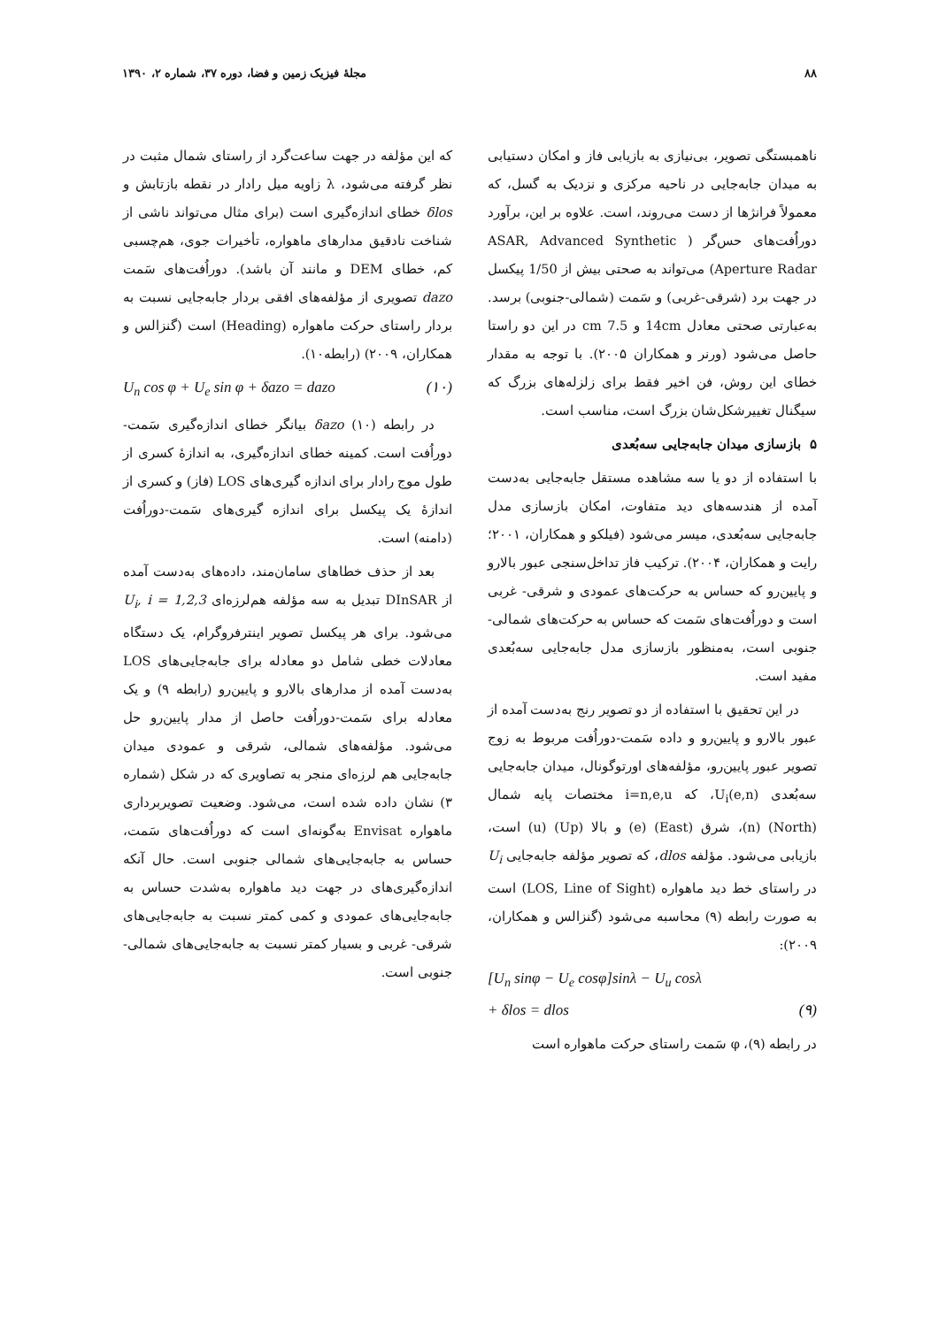۸۸ مجلهٔ فیزیک زمین و فضا، دوره ۳۷، شماره ۲، ۱۳۹۰
ناهمبستگی تصویر، بی‌نیازی به بازیابی فاز و امکان دستیابی به میدان جابه‌جایی در ناحیه مرکزی و نزدیک به گسل، که معمولاً فرانژها از دست می‌روند، است. علاوه بر این، برآورد دوراُفت‌های حس‌گر ( ASAR, Advanced Synthetic Aperture Radar) می‌تواند به صحتی بیش از 1/50 پیکسل در جهت برد (شرقی-غربی) و سَمت (شمالی-جنوبی) برسد. به‌عبارتی صحتی معادل 14cm و 7.5 cm در این دو راستا حاصل می‌شود (ورنر و همکاران ۲۰۰۵). با توجه به مقدار خطای این روش، فن اخیر فقط برای زلزله‌های بزرگ که سیگنال تغییرشکل‌شان بزرگ است، مناسب است.
۵ بازسازی میدان جابه‌جایی سه‌بُعدی
با استفاده از دو یا سه مشاهده مستقل جابه‌جایی به‌دست آمده از هندسه‌های دید متفاوت، امکان بازسازی مدل جابه‌جایی سه‌بُعدی، میسر می‌شود (فیلکو و همکاران، ۲۰۰۱؛ رایت و همکاران، ۲۰۰۴). ترکیب فاز تداخل‌سنجی عبور بالارو و پایین‌رو که حساس به حرکت‌های عمودی و شرقی- غربی است و دوراُفت‌های سَمت که حساس به حرکت‌های شمالی- جنوبی است، به‌منظور بازسازی مدل جابه‌جایی سه‌بُعدی مفید است.
در این تحقیق با استفاده از دو تصویر رنج به‌دست آمده از عبور بالارو و پایین‌رو و داده سَمت-دوراُفت مربوط به زوج تصویر عبور پایین‌رو، مؤلفه‌های اورتوگونال، میدان جابه‌جایی سه‌بُعدی U<sub>i</sub>(e,n)، که i=n,e,u مختصات پایه شمال (North) (n)، شرق (East) (e) و بالا (Up) (u) است، بازیابی می‌شود. مؤلفه dlos، که تصویر مؤلفه جابه‌جایی U<sub>i</sub> در راستای خط دید ماهواره (LOS, Line of Sight) است به صورت رابطه (۹) محاسبه می‌شود (گنزالس و همکاران، ۲۰۰۹):
[U<sub>n</sub> sinφ − U<sub>e</sub> cosφ]sinλ − U<sub>u</sub> cosλ
+ δlos = dlos (۹)
در رابطه (۹)، φ سَمت راستای حرکت ماهواره است
که این مؤلفه در جهت ساعت‌گرد از راستای شمال مثبت در نظر گرفته می‌شود، λ زاویه میل رادار در نقطه بازتابش و δlos خطای اندازه‌گیری است (برای مثال می‌تواند ناشی از شناخت نادقیق مدارهای ماهواره، تأخیرات جوی، هم‌چسبی کم، خطای DEM و مانند آن باشد). دوراُفت‌های سَمت dazo تصویری از مؤلفه‌های افقی بردار جابه‌جایی نسبت به بردار راستای حرکت ماهواره (Heading) است (گنزالس و همکاران، ۲۰۰۹) (رابطه۱۰).
U<sub>n</sub> cos φ + U<sub>e</sub> sin φ + δazo = dazo (۱۰)
در رابطه (۱۰) δazo بیانگر خطای اندازه‌گیری سَمت-دوراُفت است. کمینه خطای اندازه‌گیری، به اندازهٔ کسری از طول موج رادار برای اندازه گیری‌های LOS (فاز) و کسری از اندازهٔ یک پیکسل برای اندازه گیری‌های سَمت-دوراُفت (دامنه) است.
بعد از حذف خطاهای سامان‌مند، داده‌های به‌دست آمده از DInSAR تبدیل به سه مؤلفه هم‌لرزه‌ای U<sub>i</sub>, i = 1,2,3 می‌شود. برای هر پیکسل تصویر اینترفروگرام، یک دستگاه معادلات خطی شامل دو معادله برای جابه‌جایی‌های LOS به‌دست آمده از مدارهای بالارو و پایین‌رو (رابطه ۹) و یک معادله برای سَمت-دوراُفت حاصل از مدار پایین‌رو حل می‌شود. مؤلفه‌های شمالی، شرقی و عمودی میدان جابه‌جایی هم لرزه‌ای منجر به تصاویری که در شکل (شماره ۳) نشان داده شده است، می‌شود. وضعیت تصویربرداری ماهواره Envisat به‌گونه‌ای است که دوراُفت‌های سَمت، حساس به جابه‌جایی‌های شمالی جنوبی است. حال آنکه اندازه‌گیری‌های در جهت دید ماهواره به‌شدت حساس به جابه‌جایی‌های عمودی و کمی کمتر نسبت به جابه‌جایی‌های شرقی- غربی و بسیار کمتر نسبت به جابه‌جایی‌های شمالی- جنوبی است.